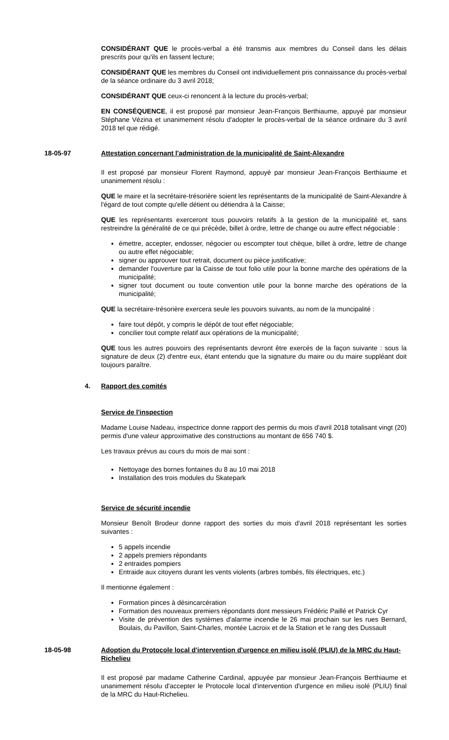CONSIDÉRANT QUE le procès-verbal a été transmis aux membres du Conseil dans les délais prescrits pour qu'ils en fassent lecture;
CONSIDÉRANT QUE les membres du Conseil ont individuellement pris connaissance du procès-verbal de la séance ordinaire du 3 avril 2018;
CONSIDÉRANT QUE ceux-ci renoncent à la lecture du procès-verbal;
EN CONSÉQUENCE, il est proposé par monsieur Jean-François Berthiaume, appuyé par monsieur Stéphane Vézina et unanimement résolu d'adopter le procès-verbal de la séance ordinaire du 3 avril 2018 tel que rédigé.
18-05-97 Attestation concernant l'administration de la municipalité de Saint-Alexandre
Il est proposé par monsieur Florent Raymond, appuyé par monsieur Jean-François Berthiaume et unanimement résolu :
QUE le maire et la secrétaire-trésorière soient les représentants de la municipalité de Saint-Alexandre à l'égard de tout compte qu'elle détient ou détiendra à la Caisse;
QUE les représentants exerceront tous pouvoirs relatifs à la gestion de la municipalité et, sans restreindre la généralité de ce qui précède, billet à ordre, lettre de change ou autre effect négociable :
émettre, accepter, endosser, négocier ou escompter tout chèque, billet à ordre, lettre de change ou autre effet négociable;
signer ou approuver tout retrait, document ou pièce justificative;
demander l'ouverture par la Caisse de tout folio utile pour la bonne marche des opérations de la municipalité;
signer tout document ou toute convention utile pour la bonne marche des opérations de la municipalité;
QUE la secrétaire-trésorière exercera seule les pouvoirs suivants, au nom de la muncipalité :
faire tout dépôt, y compris le dépôt de tout effet négociable;
concilier tout compte relatif aux opérations de la municipalité;
QUE tous les autres pouvoirs des représentants devront être exercés de la façon suivante : sous la signature de deux (2) d'entre eux, étant entendu que la signature du maire ou du maire suppléant doit toujours paraître.
4. Rapport des comités
Service de l'inspection
Madame Louise Nadeau, inspectrice donne rapport des permis du mois d'avril 2018 totalisant vingt (20) permis d'une valeur approximative des constructions au montant de 656 740 $.
Les travaux prévus au cours du mois de mai sont :
Nettoyage des bornes fontaines du 8 au 10 mai 2018
Installation des trois modules du Skatepark
Service de sécurité incendie
Monsieur Benoît Brodeur donne rapport des sorties du mois d'avril 2018 représentant les sorties suivantes :
5 appels incendie
2 appels premiers répondants
2 entraides pompiers
Entraide aux citoyens durant les vents violents (arbres tombés, fils électriques, etc.)
Il mentionne également :
Formation pinces à désincarcération
Formation des nouveaux premiers répondants dont messieurs Frédéric Paillé et Patrick Cyr
Visite de prévention des systèmes d'alarme incendie le 26 mai prochain sur les rues Bernard, Boulais, du Pavillon, Saint-Charles, montée Lacroix et de la Station et le rang des Dussault
18-05-98 Adoption du Protocole local d'intervention d'urgence en milieu isolé (PLIU) de la MRC du Haut-Richelieu
Il est proposé par madame Catherine Cardinal, appuyée par monsieur Jean-François Berthiaume et unanimement résolu d'accepter le Protocole local d'intervention d'urgence en milieu isolé (PLIU) final de la MRC du Haut-Richelieu.